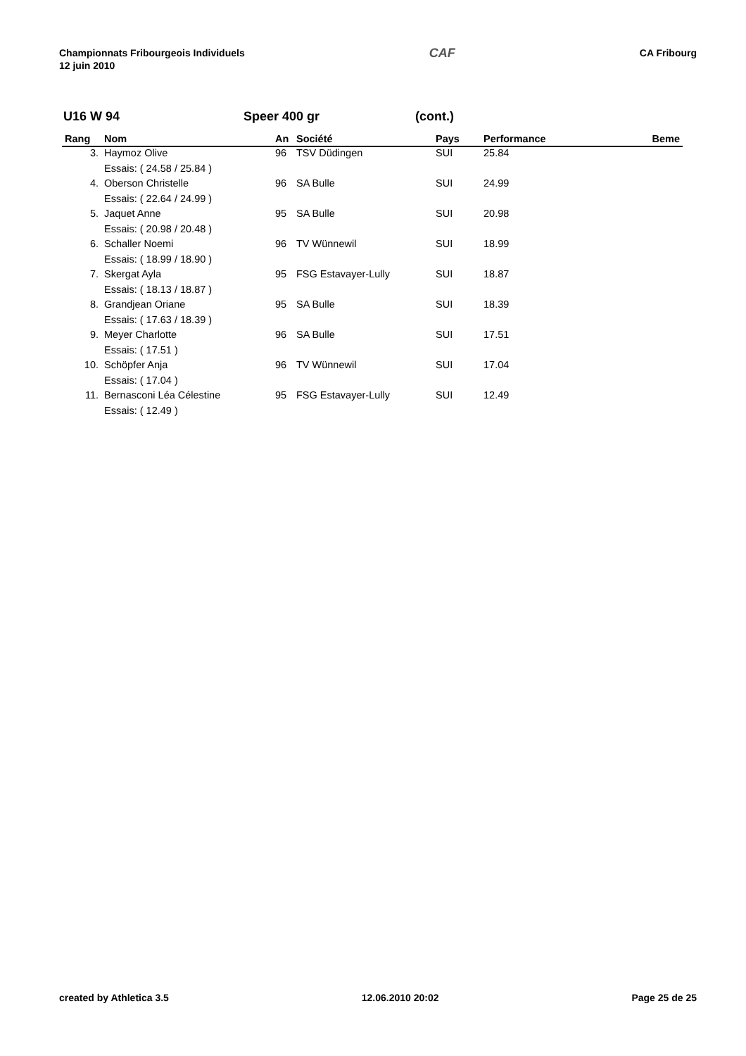Championnats Fribourgeois Individuels
12 juin 2010
CAF
CA Fribourg
U16 W 94 Speer 400 gr (cont.)
| Rang | Nom | An | Société | Pays | Performance | Beme |
| --- | --- | --- | --- | --- | --- | --- |
| 3. | Haymoz Olive | 96 | TSV Düdingen | SUI | 25.84 | |
| | Essais: ( 24.58 / 25.84 ) | | | | | |
| 4. | Oberson Christelle | 96 | SA Bulle | SUI | 24.99 | |
| | Essais: ( 22.64 / 24.99 ) | | | | | |
| 5. | Jaquet Anne | 95 | SA Bulle | SUI | 20.98 | |
| | Essais: ( 20.98 / 20.48 ) | | | | | |
| 6. | Schaller Noemi | 96 | TV Wünnewil | SUI | 18.99 | |
| | Essais: ( 18.99 / 18.90 ) | | | | | |
| 7. | Skergat Ayla | 95 | FSG Estavayer-Lully | SUI | 18.87 | |
| | Essais: ( 18.13 / 18.87 ) | | | | | |
| 8. | Grandjean Oriane | 95 | SA Bulle | SUI | 18.39 | |
| | Essais: ( 17.63 / 18.39 ) | | | | | |
| 9. | Meyer Charlotte | 96 | SA Bulle | SUI | 17.51 | |
| | Essais: ( 17.51 ) | | | | | |
| 10. | Schöpfer Anja | 96 | TV Wünnewil | SUI | 17.04 | |
| | Essais: ( 17.04 ) | | | | | |
| 11. | Bernasconi Léa Célestine | 95 | FSG Estavayer-Lully | SUI | 12.49 | |
| | Essais: ( 12.49 ) | | | | | |
created by Athletica 3.5 12.06.2010 20:02 Page 25 de 25